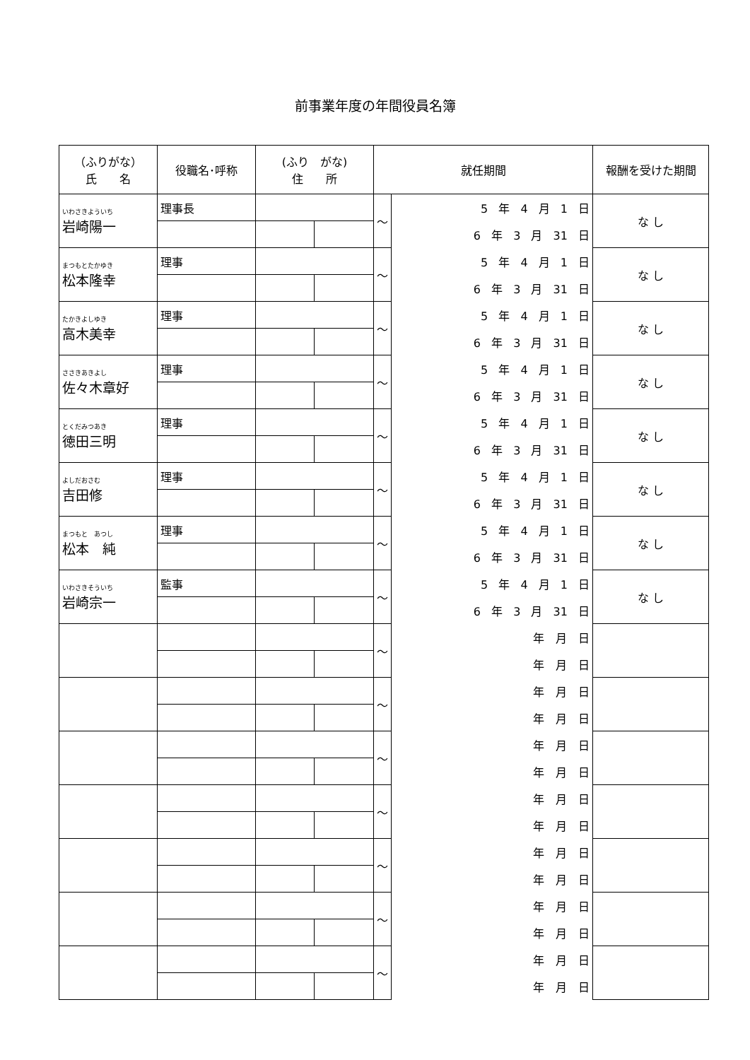前事業年度の年間役員名簿
| （ふりがな） 氏 名 | 役職名･呼称 | (ふり がな) 住 所 | | 就任期間 | | 報酬を受けた期間 |
| --- | --- | --- | --- | --- | --- | --- |
| いわさきよういち 岩崎陽一 | 理事長 | | | ～ | 5 年 4 月 1 日 | な し |
| | | | | | 6 年 3 月 31 日 | |
| まつもとたかゆき 松本隆幸 | 理事 | | | ～ | 5 年 4 月 1 日 | な し |
| | | | | | 6 年 3 月 31 日 | |
| たかきよしゆき 高木美幸 | 理事 | | | ～ | 5 年 4 月 1 日 | な し |
| | | | | | 6 年 3 月 31 日 | |
| ささきあきよし 佐々木章好 | 理事 | | | ～ | 5 年 4 月 1 日 | な し |
| | | | | | 6 年 3 月 31 日 | |
| とくだみつあき 徳田三明 | 理事 | | | ～ | 5 年 4 月 1 日 | な し |
| | | | | | 6 年 3 月 31 日 | |
| よしだおさむ 吉田修 | 理事 | | | ～ | 5 年 4 月 1 日 | な し |
| | | | | | 6 年 3 月 31 日 | |
| まつもと あつし 松本 純 | 理事 | | | ～ | 5 年 4 月 1 日 | な し |
| | | | | | 6 年 3 月 31 日 | |
| いわさきそういち 岩崎宗一 | 監事 | | | ～ | 5 年 4 月 1 日 | な し |
| | | | | | 6 年 3 月 31 日 | |
| | | | | ～ | 年 月 日 | |
| | | | | | 年 月 日 | |
| | | | | ～ | 年 月 日 | |
| | | | | | 年 月 日 | |
| | | | | ～ | 年 月 日 | |
| | | | | | 年 月 日 | |
| | | | | ～ | 年 月 日 | |
| | | | | | 年 月 日 | |
| | | | | ～ | 年 月 日 | |
| | | | | | 年 月 日 | |
| | | | | ～ | 年 月 日 | |
| | | | | | 年 月 日 | |
| | | | | ～ | 年 月 日 | |
| | | | | | 年 月 日 | |